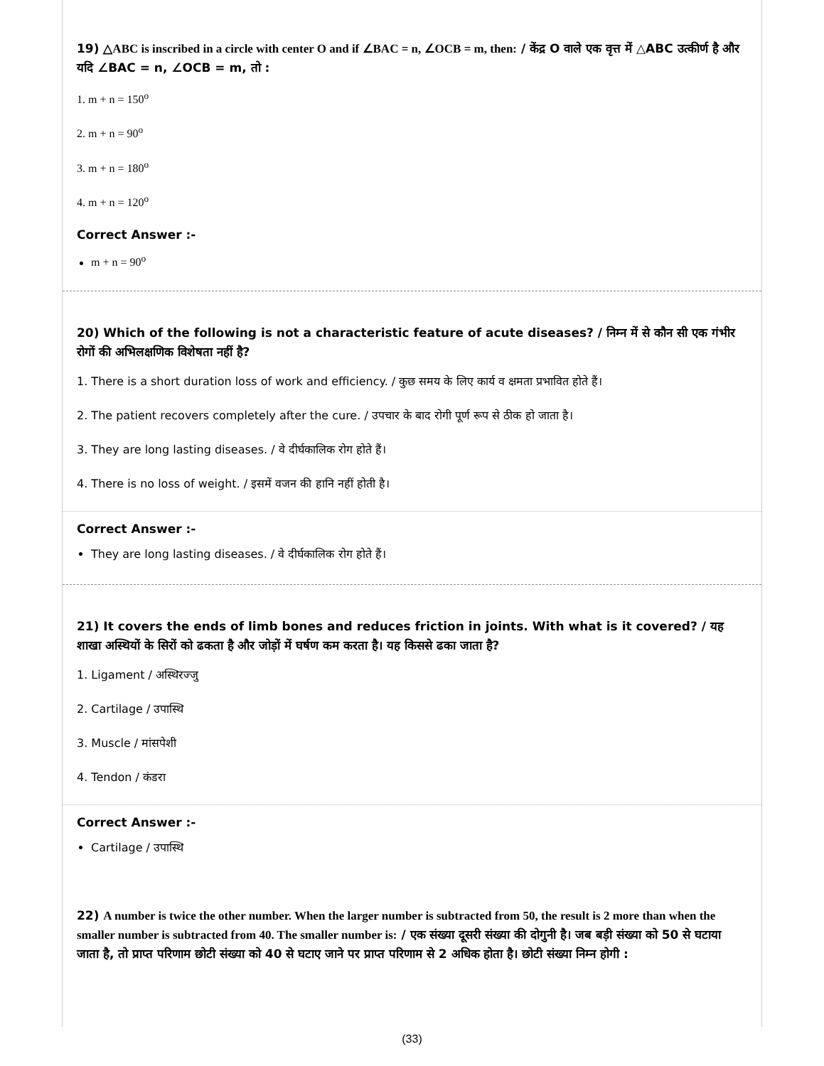19) △ABC is inscribed in a circle with center O and if ∠BAC = n, ∠OCB = m, then: / केंद्र O वाले एक वृत्त में △ABC उत्कीर्ण है और यदि ∠BAC = n, ∠OCB = m, तो :
1. m + n = 150<sup>o</sup>
2. m + n = 90<sup>o</sup>
3. m + n = 180<sup>o</sup>
4. m + n = 120<sup>o</sup>
Correct Answer :-
m + n = 90<sup>o</sup>
20) Which of the following is not a characteristic feature of acute diseases? / निम्न में से कौन सी एक गंभीर रोगों की अभिलक्षणिक विशेषता नहीं है?
1. There is a short duration loss of work and efficiency. / कुछ समय के लिए कार्य व क्षमता प्रभावित होते हैं।
2. The patient recovers completely after the cure. / उपचार के बाद रोगी पूर्ण रूप से ठीक हो जाता है।
3. They are long lasting diseases. / वे दीर्घकालिक रोग होते हैं।
4. There is no loss of weight. / इसमें वजन की हानि नहीं होती है।
Correct Answer :-
They are long lasting diseases. / वे दीर्घकालिक रोग होते हैं।
21) It covers the ends of limb bones and reduces friction in joints. With what is it covered? / यह शाखा अस्थियों के सिरों को ढकता है और जोड़ों में घर्षण कम करता है। यह किससे ढका जाता है?
1. Ligament / अस्थिरज्जु
2. Cartilage / उपास्थि
3. Muscle / मांसपेशी
4. Tendon / कंडरा
Correct Answer :-
Cartilage / उपास्थि
22) A number is twice the other number. When the larger number is subtracted from 50, the result is 2 more than when the smaller number is subtracted from 40. The smaller number is: / एक संख्या दूसरी संख्या की दोगुनी है। जब बड़ी संख्या को 50 से घटाया जाता है, तो प्राप्त परिणाम छोटी संख्या को 40 से घटाए जाने पर प्राप्त परिणाम से 2 अधिक होता है। छोटी संख्या निम्न होगी :
(33)